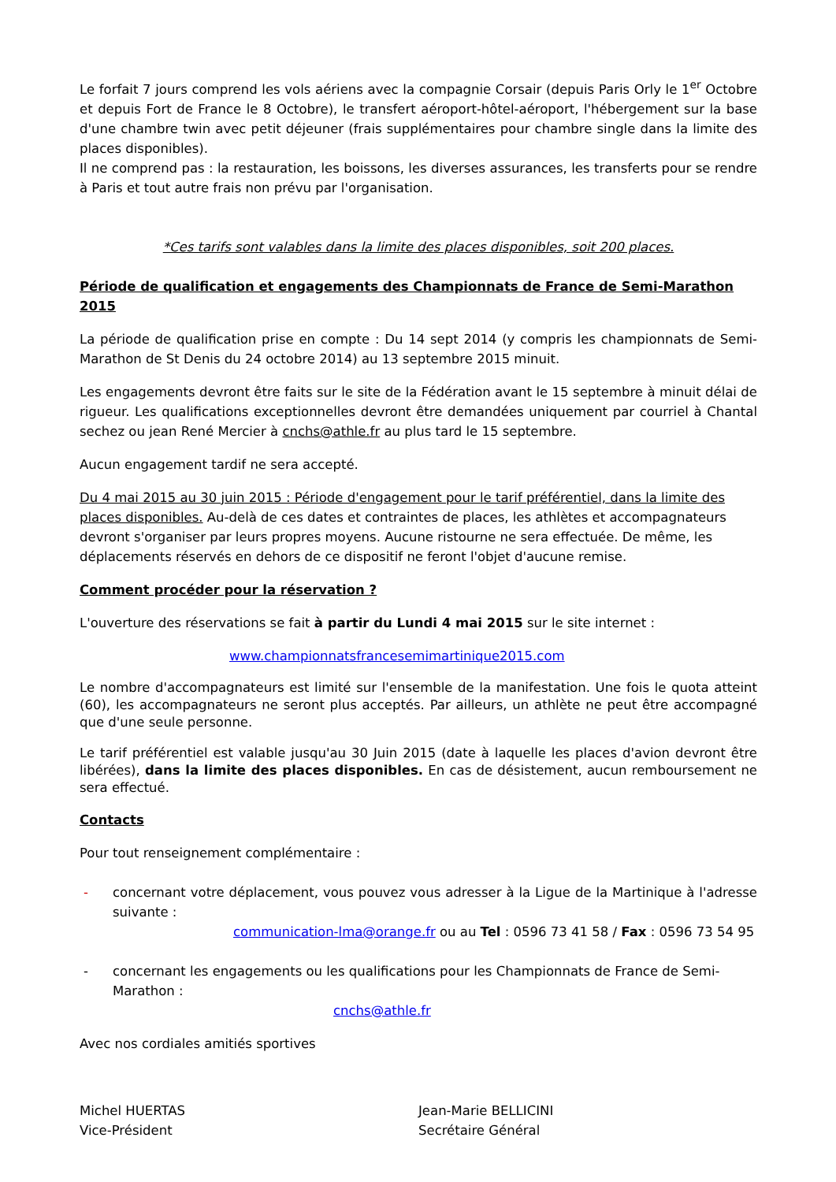Le forfait 7 jours comprend les vols aériens avec la compagnie Corsair (depuis Paris Orly le 1<sup>er</sup> Octobre et depuis Fort de France le 8 Octobre), le transfert aéroport-hôtel-aéroport, l'hébergement sur la base d'une chambre twin avec petit déjeuner (frais supplémentaires pour chambre single dans la limite des places disponibles).
Il ne comprend pas : la restauration, les boissons, les diverses assurances, les transferts pour se rendre à Paris et tout autre frais non prévu par l'organisation.
*Ces tarifs sont valables dans la limite des places disponibles, soit 200 places.
Période de qualification et engagements des Championnats de France de Semi-Marathon 2015
La période de qualification prise en compte : Du 14 sept 2014 (y compris les championnats de Semi-Marathon de St Denis du 24 octobre 2014) au 13 septembre 2015 minuit.
Les engagements devront être faits sur le site de la Fédération avant le 15 septembre à minuit délai de rigueur. Les qualifications exceptionnelles devront être demandées uniquement par courriel à Chantal sechez ou jean René Mercier à cnchs@athle.fr au plus tard le 15 septembre.
Aucun engagement tardif ne sera accepté.
Du 4 mai 2015 au 30 juin 2015 : Période d'engagement pour le tarif préférentiel, dans la limite des places disponibles. Au-delà de ces dates et contraintes de places, les athlètes et accompagnateurs devront s'organiser par leurs propres moyens. Aucune ristourne ne sera effectuée. De même, les déplacements réservés en dehors de ce dispositif ne feront l'objet d'aucune remise.
Comment procéder pour la réservation ?
L'ouverture des réservations se fait à partir du Lundi 4 mai 2015 sur le site internet :
www.championnatsfrancesemimartinique2015.com
Le nombre d'accompagnateurs est limité sur l'ensemble de la manifestation. Une fois le quota atteint (60), les accompagnateurs ne seront plus acceptés. Par ailleurs, un athlète ne peut être accompagné que d'une seule personne.
Le tarif préférentiel est valable jusqu'au 30 Juin 2015 (date à laquelle les places d'avion devront être libérées), dans la limite des places disponibles. En cas de désistement, aucun remboursement ne sera effectué.
Contacts
Pour tout renseignement complémentaire :
- concernant votre déplacement, vous pouvez vous adresser à la Ligue de la Martinique à l'adresse suivante :
communication-lma@orange.fr ou au Tel : 0596 73 41 58 / Fax : 0596 73 54 95
- concernant les engagements ou les qualifications pour les Championnats de France de Semi-Marathon :
cnchs@athle.fr
Avec nos cordiales amitiés sportives
Michel HUERTAS
Vice-Président
Jean-Marie BELLICINI
Secrétaire Général